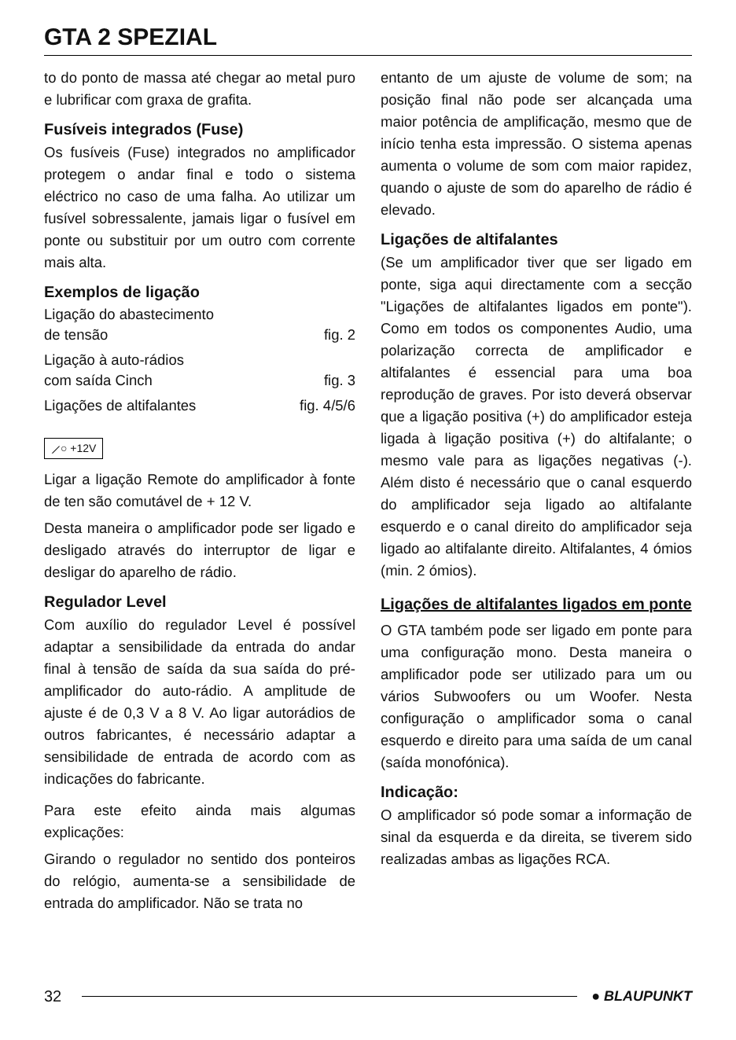GTA 2 SPEZIAL
to do ponto de massa até chegar ao metal puro e lubrificar com graxa de grafita.
Fusíveis integrados (Fuse)
Os fusíveis (Fuse) integrados no amplificador protegem o andar final e todo o sistema eléctrico no caso de uma falha. Ao utilizar um fusível sobressalente, jamais ligar o fusível em ponte ou substituir por um outro com corrente mais alta.
Exemplos de ligação
Ligação do abastecimento
de tensão fig. 2
Ligação à auto-rádios
com saída Cinch fig. 3
Ligações de altifalantes fig. 4/5/6
⟋○ +12V
Ligar a ligação Remote do amplificador à fonte de ten são comutável de + 12 V.
Desta maneira o amplificador pode ser ligado e desligado através do interruptor de ligar e desligar do aparelho de rádio.
Regulador Level
Com auxílio do regulador Level é possível adaptar a sensibilidade da entrada do andar final à tensão de saída da sua saída do pré-amplificador do auto-rádio. A amplitude de ajuste é de 0,3 V a 8 V. Ao ligar autorádios de outros fabricantes, é necessário adaptar a sensibilidade de entrada de acordo com as indicações do fabricante.
Para este efeito ainda mais algumas explicações:
Girando o regulador no sentido dos ponteiros do relógio, aumenta-se a sensibilidade de entrada do amplificador. Não se trata no
entanto de um ajuste de volume de som; na posição final não pode ser alcançada uma maior potência de amplificação, mesmo que de início tenha esta impressão. O sistema apenas aumenta o volume de som com maior rapidez, quando o ajuste de som do aparelho de rádio é elevado.
Ligações de altifalantes
(Se um amplificador tiver que ser ligado em ponte, siga aqui directamente com a secção "Ligações de altifalantes ligados em ponte"). Como em todos os componentes Audio, uma polarização correcta de amplificador e altifalantes é essencial para uma boa reprodução de graves. Por isto deverá observar que a ligação positiva (+) do amplificador esteja ligada à ligação positiva (+) do altifalante; o mesmo vale para as ligações negativas (-). Além disto é necessário que o canal esquerdo do amplificador seja ligado ao altifalante esquerdo e o canal direito do amplificador seja ligado ao altifalante direito. Altifalantes, 4 ómios (min. 2 ómios).
Ligações de altifalantes ligados em ponte
O GTA também pode ser ligado em ponte para uma configuração mono. Desta maneira o amplificador pode ser utilizado para um ou vários Subwoofers ou um Woofer. Nesta configuração o amplificador soma o canal esquerdo e direito para uma saída de um canal (saída monofónica).
Indicação:
O amplificador só pode somar a informação de sinal da esquerda e da direita, se tiverem sido realizadas ambas as ligações RCA.
32 ● BLAUPUNKT